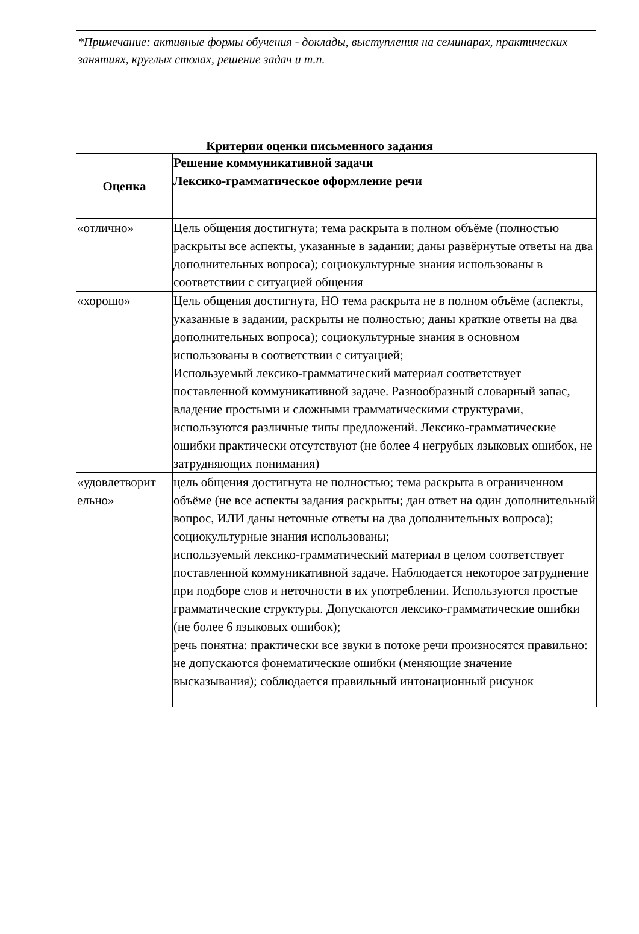*Примечание: активные формы обучения - доклады, выступления на семинарах, практических занятиях, круглых столах, решение задач и т.п.
Критерии оценки письменного задания
| Оценка | Решение коммуникативной задачи Лексико-грамматическое оформление речи |
| --- | --- |
| «отлично» | Цель общения достигнута; тема раскрыта в полном объёме (полностью раскрыты все аспекты, указанные в задании; даны развёрнутые ответы на два дополнительных вопроса); социокультурные знания использованы в соответствии с ситуацией общения |
| «хорошо» | Цель общения достигнута, НО тема раскрыта не в полном объёме (аспекты, указанные в задании, раскрыты не полностью; даны краткие ответы на два дополнительных вопроса); социокультурные знания в основном использованы в соответствии с ситуацией; Используемый лексико-грамматический материал соответствует поставленной коммуникативной задаче. Разнообразный словарный запас, владение простыми и сложными грамматическими структурами, используются различные типы предложений. Лексико-грамматические ошибки практически отсутствуют (не более 4 негрубых языковых ошибок, не затрудняющих понимания) |
| «удовлетворит ельно» | цель общения достигнута не полностью; тема раскрыта в ограниченном объёме (не все аспекты задания раскрыты; дан ответ на один дополнительный вопрос, ИЛИ даны неточные ответы на два дополнительных вопроса); социокультурные знания использованы; используемый лексико-грамматический материал в целом соответствует поставленной коммуникативной задаче. Наблюдается некоторое затруднение при подборе слов и неточности в их употреблении. Используются простые грамматические структуры. Допускаются лексико-грамматические ошибки (не более 6 языковых ошибок); речь понятна: практически все звуки в потоке речи произносятся правильно: не допускаются фонематические ошибки (меняющие значение высказывания); соблюдается правильный интонационный рисунок |